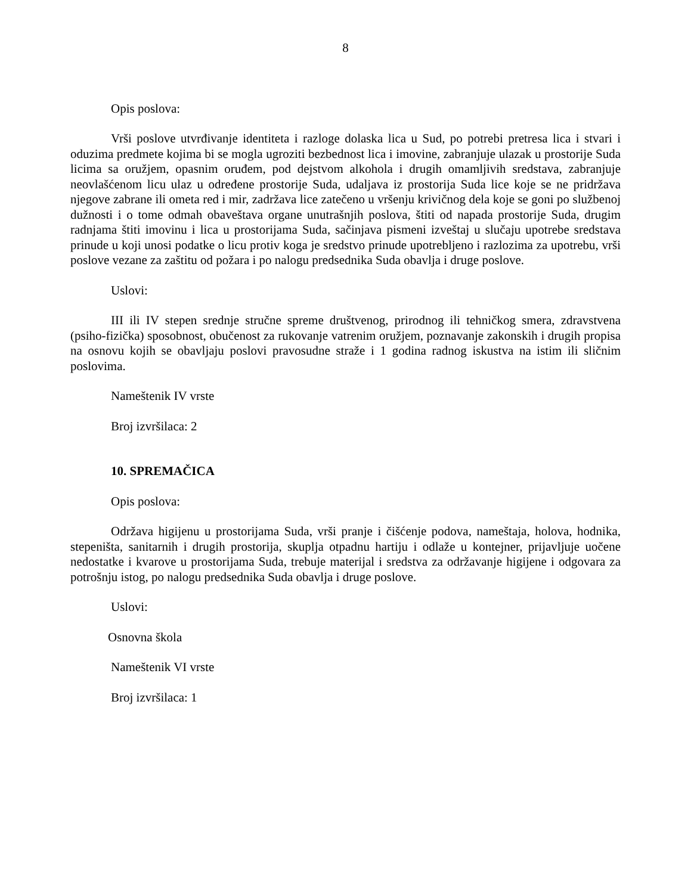8
Opis poslova:
Vrši poslove utvrđivanje identiteta i razloge dolaska lica u Sud, po potrebi pretresa lica i stvari i oduzima predmete kojima bi se mogla ugroziti bezbednost lica i imovine, zabranjuje ulazak u prostorije Suda licima sa oružjem, opasnim oruđem, pod dejstvom alkohola i drugih omamljivih sredstava, zabranjuje neovlašćenom licu ulaz u određene prostorije Suda, udaljava iz prostorija Suda lice koje se ne pridržava njegove zabrane ili ometa red i mir, zadržava lice zatečeno u vršenju krivičnog dela koje se goni po službenoj dužnosti i o tome odmah obaveštava organe unutrašnjih poslova, štiti od napada prostorije Suda, drugim radnjama štiti imovinu i lica u prostorijama Suda, sačinjava pismeni izveštaj u slučaju upotrebe sredstava prinude u koji unosi podatke o licu protiv koga je sredstvo prinude upotrebljeno i razlozima za upotrebu, vrši poslove vezane za zaštitu od požara i po nalogu predsednika Suda obavlja i druge poslove.
Uslovi:
III ili IV stepen srednje stručne spreme društvenog, prirodnog ili tehničkog smera, zdravstvena (psiho-fizička) sposobnost, obučenost za rukovanje vatrenim oružjem, poznavanje zakonskih i drugih propisa na osnovu kojih se obavljaju poslovi pravosudne straže i 1 godina radnog iskustva na istim ili sličnim poslovima.
Nameštenik IV vrste
Broj izvršilaca: 2
10. SPREMAČICA
Opis poslova:
Održava higijenu u prostorijama Suda, vrši pranje i čišćenje podova, nameštaja, holova, hodnika, stepeništa, sanitarnih i drugih prostorija, skuplja otpadnu hartiju i odlaže u kontejner, prijavljuje uočene nedostatke i kvarove u prostorijama Suda, trebuje materijal i sredstva za održavanje higijene i odgovara za potrošnju istog, po nalogu predsednika Suda obavlja i druge poslove.
Uslovi:
Osnovna škola
Nameštenik VI vrste
Broj izvršilaca: 1